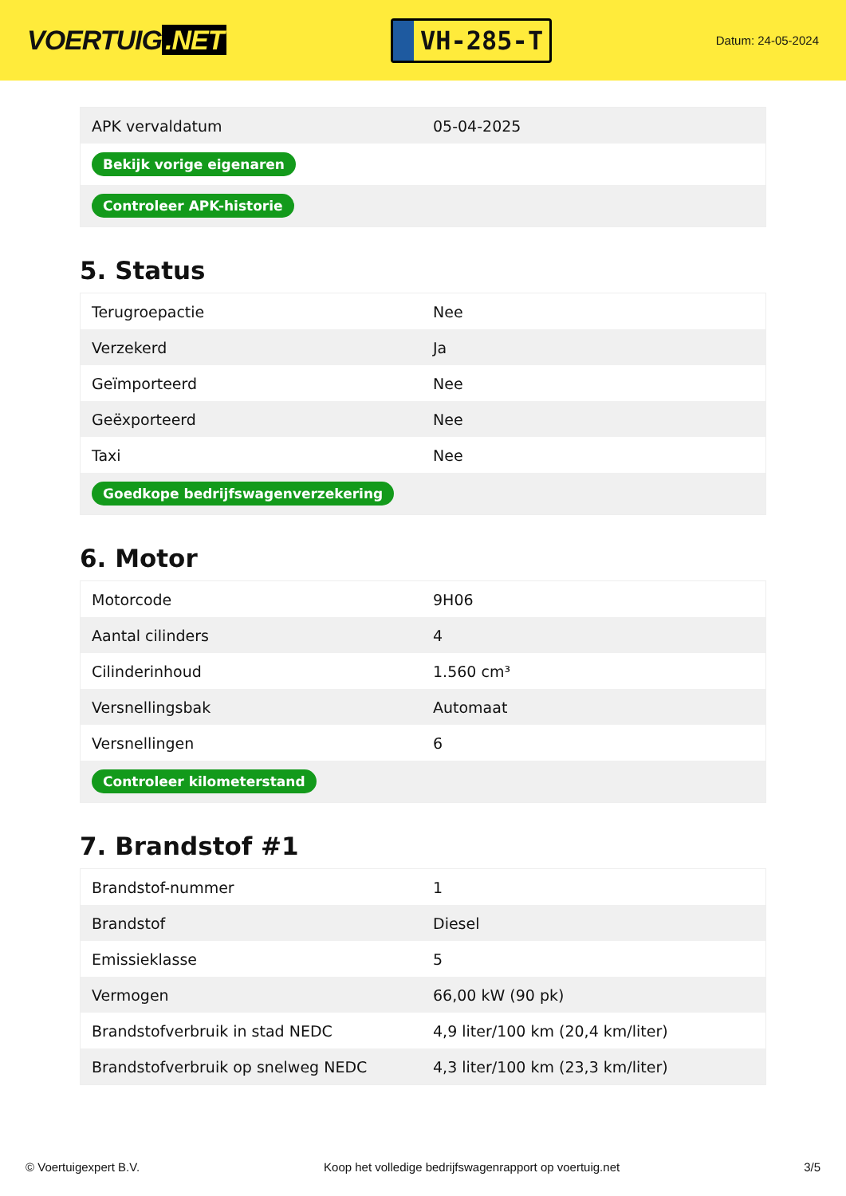VOERTUIG.NET
VH-285-T
Datum: 24-05-2024
| APK vervaldatum | 05-04-2025 |
| Bekijk vorige eigenaren | |
| Controleer APK-historie | |
5. Status
| Terugroepactie | Nee |
| Verzekerd | Ja |
| Geïmporteerd | Nee |
| Geëxporteerd | Nee |
| Taxi | Nee |
| Goedkope bedrijfswagenverzekering | |
6. Motor
| Motorcode | 9H06 |
| Aantal cilinders | 4 |
| Cilinderinhoud | 1.560 cm³ |
| Versnellingsbak | Automaat |
| Versnellingen | 6 |
| Controleer kilometerstand | |
7. Brandstof #1
| Brandstof-nummer | 1 |
| Brandstof | Diesel |
| Emissieklasse | 5 |
| Vermogen | 66,00 kW (90 pk) |
| Brandstofverbruik in stad NEDC | 4,9 liter/100 km (20,4 km/liter) |
| Brandstofverbruik op snelweg NEDC | 4,3 liter/100 km (23,3 km/liter) |
© Voertuigexpert B.V. Koop het volledige bedrijfswagenrapport op voertuig.net 3/5